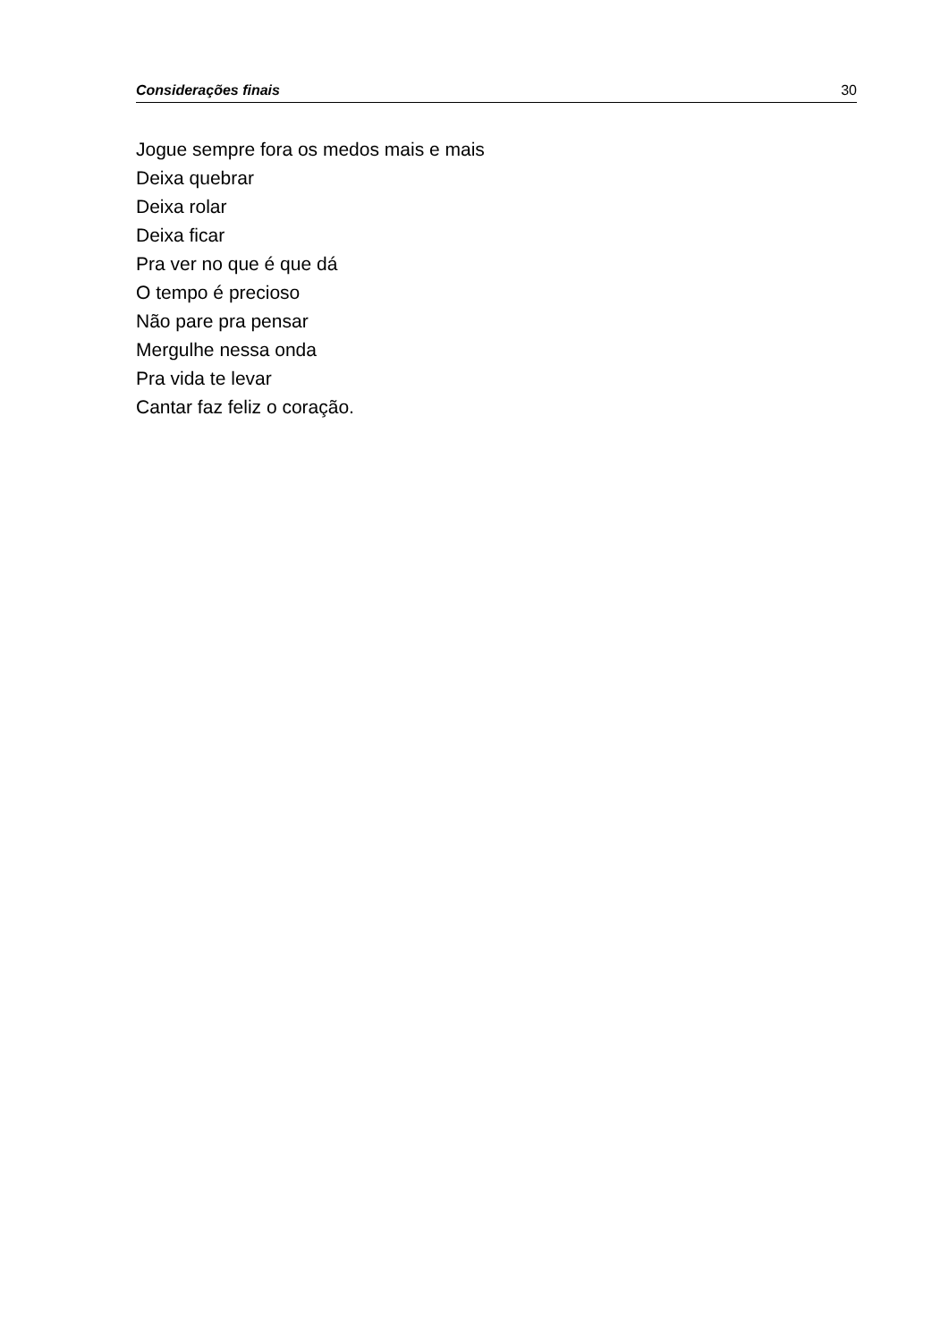Considerações finais 30
Jogue sempre fora os medos mais e mais
Deixa quebrar
Deixa rolar
Deixa ficar
Pra ver no que é que dá
O tempo é precioso
Não pare pra pensar
Mergulhe nessa onda
Pra vida te levar
Cantar faz feliz o coração.